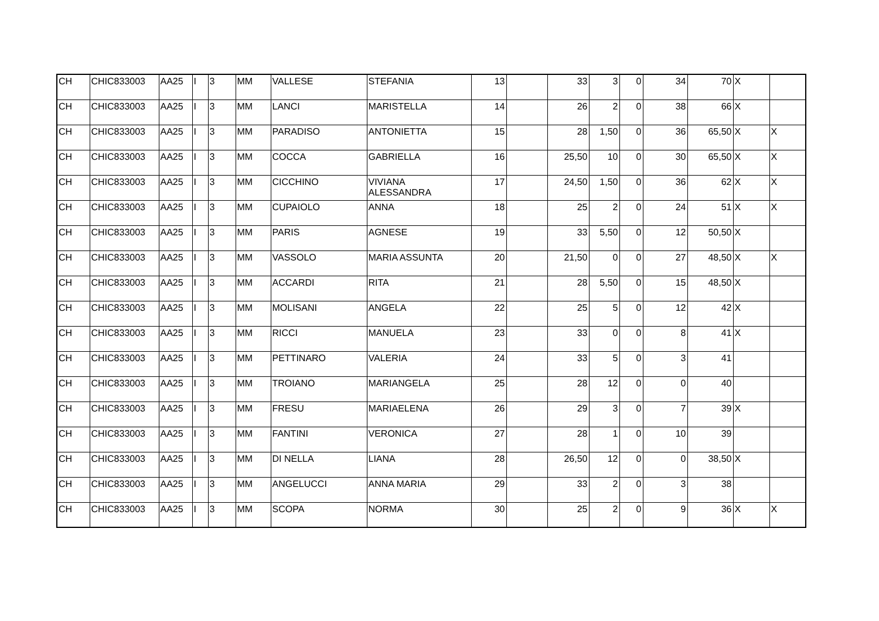| CH | CHIC833003 | AA25 | I | 3 | MM | VALLESE | STEFANIA | 13 | | 33 | 3 | 0 | 34 | 70 | X | |
| CH | CHIC833003 | AA25 | I | 3 | MM | LANCI | MARISTELLA | 14 | | 26 | 2 | 0 | 38 | 66 | X | |
| CH | CHIC833003 | AA25 | I | 3 | MM | PARADISO | ANTONIETTA | 15 | | 28 | 1,50 | 0 | 36 | 65,50 | X | X |
| CH | CHIC833003 | AA25 | I | 3 | MM | COCCA | GABRIELLA | 16 | | 25,50 | 10 | 0 | 30 | 65,50 | X | X |
| CH | CHIC833003 | AA25 | I | 3 | MM | CICCHINO | VIVIANA ALESSANDRA | 17 | | 24,50 | 1,50 | 0 | 36 | 62 | X | X |
| CH | CHIC833003 | AA25 | I | 3 | MM | CUPAIOLO | ANNA | 18 | | 25 | 2 | 0 | 24 | 51 | X | X |
| CH | CHIC833003 | AA25 | I | 3 | MM | PARIS | AGNESE | 19 | | 33 | 5,50 | 0 | 12 | 50,50 | X | |
| CH | CHIC833003 | AA25 | I | 3 | MM | VASSOLO | MARIA ASSUNTA | 20 | | 21,50 | 0 | 0 | 27 | 48,50 | X | X |
| CH | CHIC833003 | AA25 | I | 3 | MM | ACCARDI | RITA | 21 | | 28 | 5,50 | 0 | 15 | 48,50 | X | |
| CH | CHIC833003 | AA25 | I | 3 | MM | MOLISANI | ANGELA | 22 | | 25 | 5 | 0 | 12 | 42 | X | |
| CH | CHIC833003 | AA25 | I | 3 | MM | RICCI | MANUELA | 23 | | 33 | 0 | 0 | 8 | 41 | X | |
| CH | CHIC833003 | AA25 | I | 3 | MM | PETTINARO | VALERIA | 24 | | 33 | 5 | 0 | 3 | 41 | | |
| CH | CHIC833003 | AA25 | I | 3 | MM | TROIANO | MARIANGELA | 25 | | 28 | 12 | 0 | 0 | 40 | | |
| CH | CHIC833003 | AA25 | I | 3 | MM | FRESU | MARIAELENA | 26 | | 29 | 3 | 0 | 7 | 39 | X | |
| CH | CHIC833003 | AA25 | I | 3 | MM | FANTINI | VERONICA | 27 | | 28 | 1 | 0 | 10 | 39 | | |
| CH | CHIC833003 | AA25 | I | 3 | MM | DI NELLA | LIANA | 28 | | 26,50 | 12 | 0 | 0 | 38,50 | X | |
| CH | CHIC833003 | AA25 | I | 3 | MM | ANGELUCCI | ANNA MARIA | 29 | | 33 | 2 | 0 | 3 | 38 | | |
| CH | CHIC833003 | AA25 | I | 3 | MM | SCOPA | NORMA | 30 | | 25 | 2 | 0 | 9 | 36 | X | X |